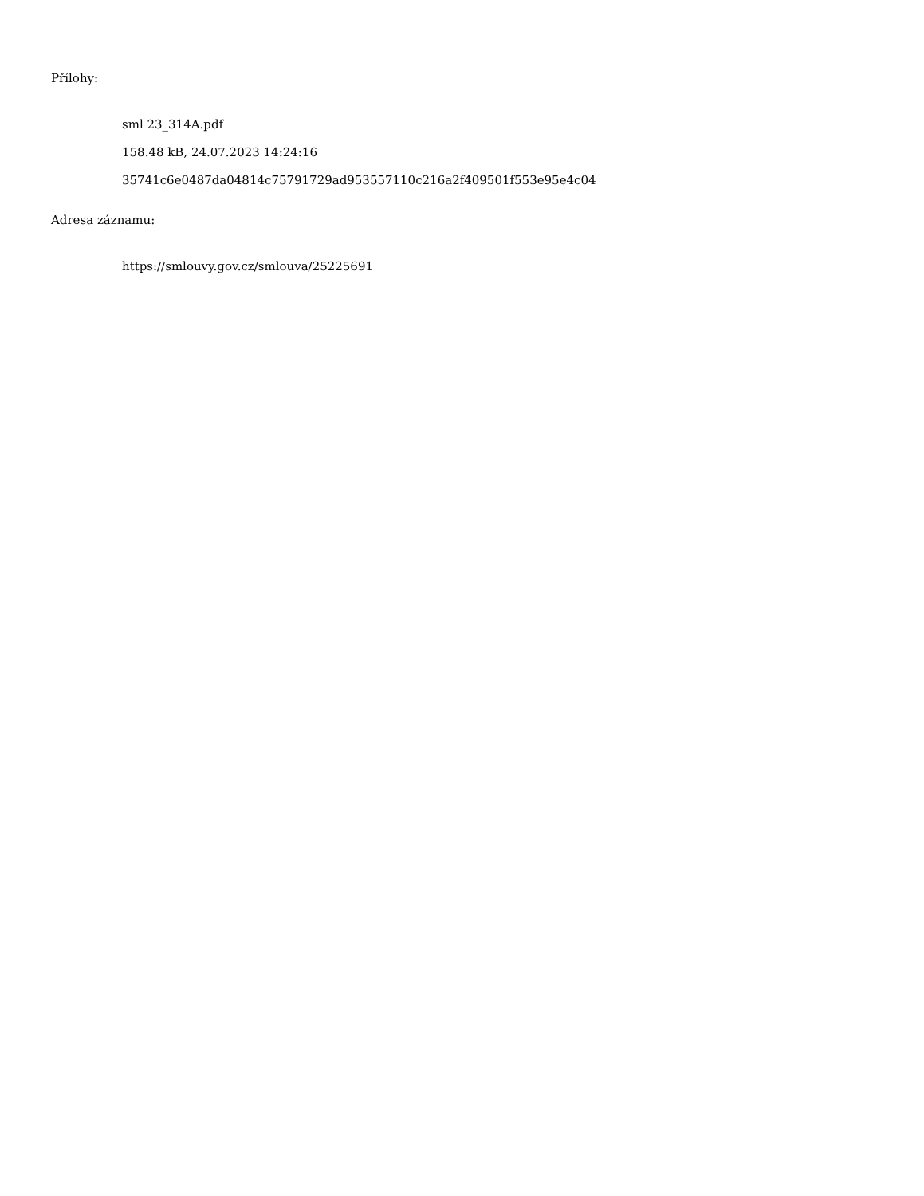Přílohy:
sml 23_314A.pdf
158.48 kB, 24.07.2023 14:24:16
35741c6e0487da04814c75791729ad953557110c216a2f409501f553e95e4c04
Adresa záznamu:
https://smlouvy.gov.cz/smlouva/25225691